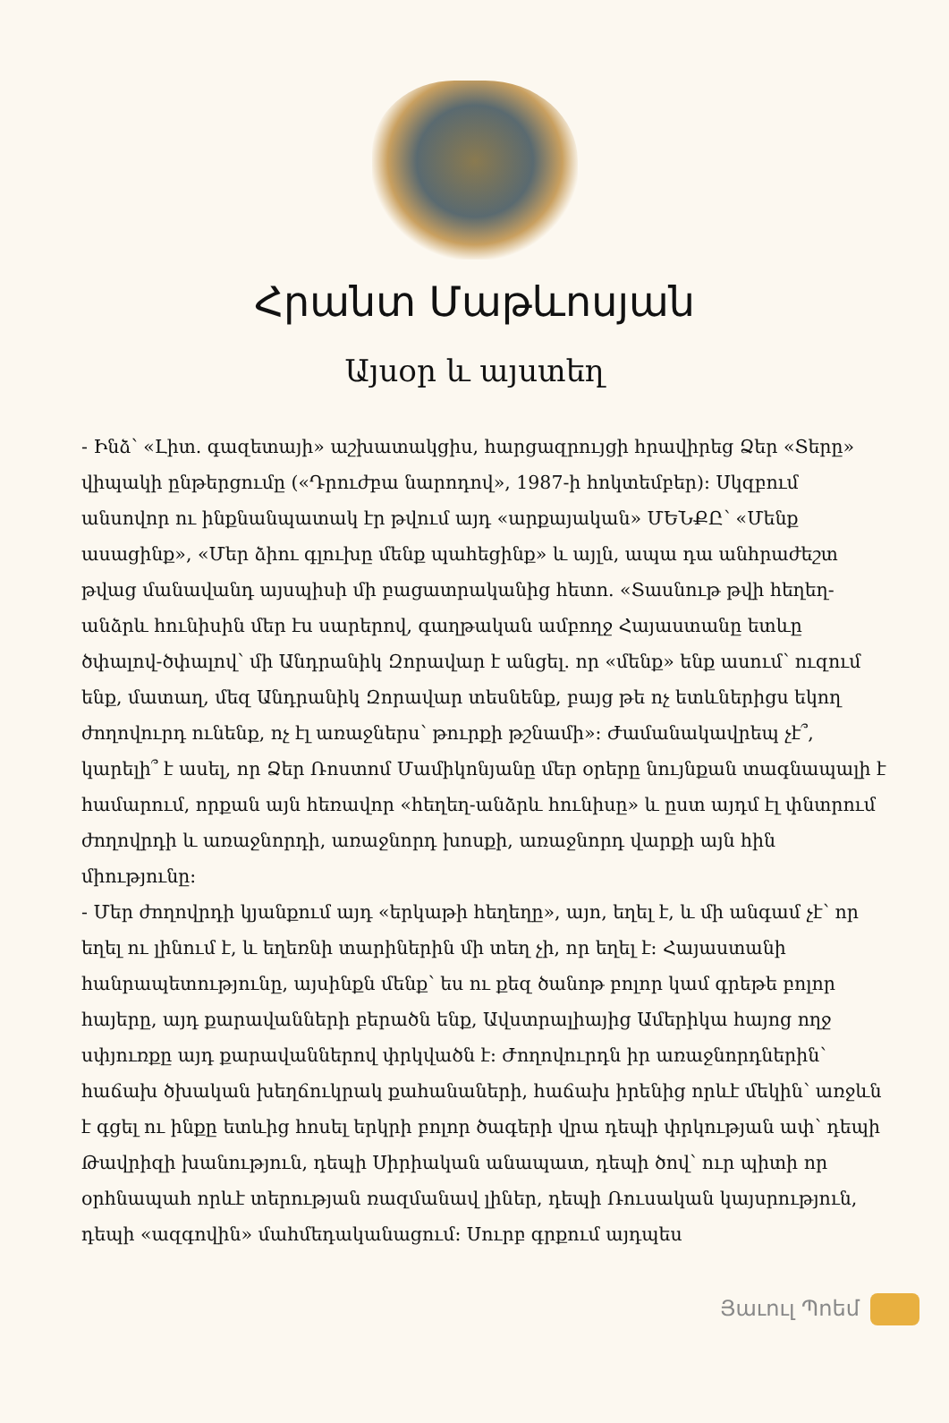Հրանտ Մաթևոսյան
Այսօր և այստեղ
- Ինձ՝ «Լիտ. գազետայի» աշխատակցիս, հարցազրույցի հրավիրեց Ձեր «Տերը» վիպակի ընթերցումը («Դրուժբա նարոդով», 1987-ի հոկտեմբեր): Սկզբում անսովոր ու ինքնանպատակ էր թվում այդ «արքայական» ՄԵՆՔԸ՝ «Մենք ասացինք», «Մեր ձիու գլուխը մենք պահեցինք» և այլն, ապա դա անհրաժեշտ թվաց մանավանդ այսպիսի մի բացատրականից հետո. «Տասնութ թվի հեղեղ-անձրև հունիսին մեր էս սարերով, գաղթական ամբողջ Հայաստանը ետևը ծփալով-ծփալով՝ մի Անդրանիկ Զորավար է անցել. որ «մենք» ենք ասում՝ ուզում ենք, մատաղ, մեզ Անդրանիկ Զորավար տեսնենք, բայց թե ոչ ետևներիցս եկող ժողովուրդ ունենք, ոչ էլ առաջներս՝ թուրքի թշնամի»: Ժամանակավրեպ չէ՞, կարելի՞ է ասել, որ Ձեր Ռոստոմ Մամիկոնյանը մեր օրերը նույնքան տագնապալի է համարում, որքան այն հեռավոր «հեղեղ-անձրև հունիսը» և ըստ այդմ էլ փնտրում ժողովրդի և առաջնորդի, առաջնորդ խոսքի, առաջնորդ վարքի այն հին միությունը:
- Մեր ժողովրդի կյանքում այդ «երկաթի հեղեղը», այո, եղել է, և մի անգամ չէ՝ որ եղել ու լինում է, և եղեռնի տարիներին մի տեղ չի, որ եղել է: Հայաստանի հանրապետությունը, այսինքն մենք՝ ես ու քեզ ծանոթ բոլոր կամ գրեթե բոլոր հայերը, այդ քարավանների բերածն ենք, Ավստրալիայից Ամերիկա հայոց ողջ սփյուռքը այդ քարավաններով փրկվածն է: Ժողովուրդն իր առաջնորդներին՝ հաճախ ծխական խեղճուկրակ քահանաների, հաճախ իրենից որևէ մեկին՝ առջևն է գցել ու ինքը ետևից հոսել երկրի բոլոր ծագերի վրա դեպի փրկության ափ՝ դեպի Թավրիզի խանություն, դեպի Սիրիական անապատ, դեպի ծով՝ ուր պիտի որ օրհնապահ որևէ տերության ռազմանավ լիներ, դեպի Ռուսական կայսրություն, դեպի «ազգովին» մահմեդականացում: Սուրբ գրքում այդպես
Յաւուլ Պոեմ